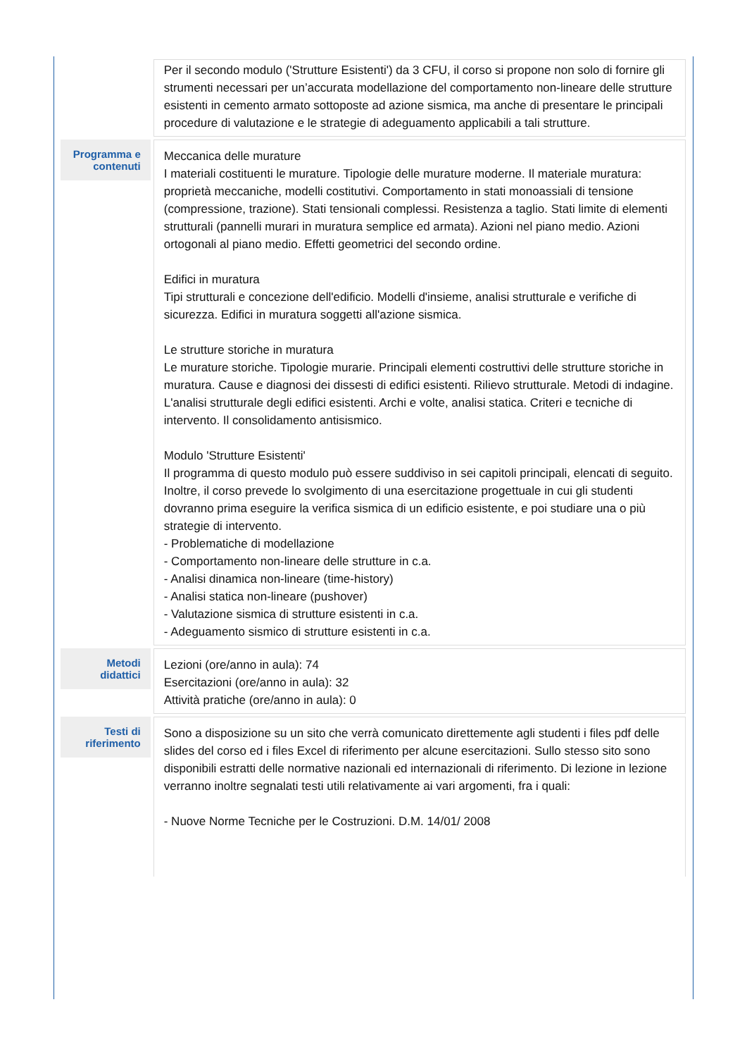| | Per il secondo modulo ('Strutture Esistenti') da 3 CFU, il corso si propone non solo di fornire gli strumenti necessari per un’accurata modellazione del comportamento non-lineare delle strutture esistenti in cemento armato sottoposte ad azione sismica, ma anche di presentare le principali procedure di valutazione e le strategie di adeguamento applicabili a tali strutture. |
| Programma e contenuti | Meccanica delle murature I materiali costituenti le murature. Tipologie delle murature moderne. Il materiale muratura: proprietà meccaniche, modelli costitutivi. Comportamento in stati monoassiali di tensione (compressione, trazione). Stati tensionali complessi. Resistenza a taglio. Stati limite di elementi strutturali (pannelli murari in muratura semplice ed armata). Azioni nel piano medio. Azioni ortogonali al piano medio. Effetti geometrici del secondo ordine. Edifici in muratura Tipi strutturali e concezione dell'edificio. Modelli d'insieme, analisi strutturale e verifiche di sicurezza. Edifici in muratura soggetti all'azione sismica. Le strutture storiche in muratura Le murature storiche. Tipologie murarie. Principali elementi costruttivi delle strutture storiche in muratura. Cause e diagnosi dei dissesti di edifici esistenti. Rilievo strutturale. Metodi di indagine. L'analisi strutturale degli edifici esistenti. Archi e volte, analisi statica. Criteri e tecniche di intervento. Il consolidamento antisismico. Modulo 'Strutture Esistenti' Il programma di questo modulo può essere suddiviso in sei capitoli principali, elencati di seguito. Inoltre, il corso prevede lo svolgimento di una esercitazione progettuale in cui gli studenti dovranno prima eseguire la verifica sismica di un edificio esistente, e poi studiare una o più strategie di intervento. - Problematiche di modellazione - Comportamento non-lineare delle strutture in c.a. - Analisi dinamica non-lineare (time-history) - Analisi statica non-lineare (pushover) - Valutazione sismica di strutture esistenti in c.a. - Adeguamento sismico di strutture esistenti in c.a. |
| Metodi didattici | Lezioni (ore/anno in aula): 74 Esercitazioni (ore/anno in aula): 32 Attività pratiche (ore/anno in aula): 0 |
| Testi di riferimento | Sono a disposizione su un sito che verrà comunicato direttemente agli studenti i files pdf delle slides del corso ed i files Excel di riferimento per alcune esercitazioni. Sullo stesso sito sono disponibili estratti delle normative nazionali ed internazionali di riferimento. Di lezione in lezione verranno inoltre segnalati testi utili relativamente ai vari argomenti, fra i quali: - Nuove Norme Tecniche per le Costruzioni. D.M. 14/01/ 2008 |